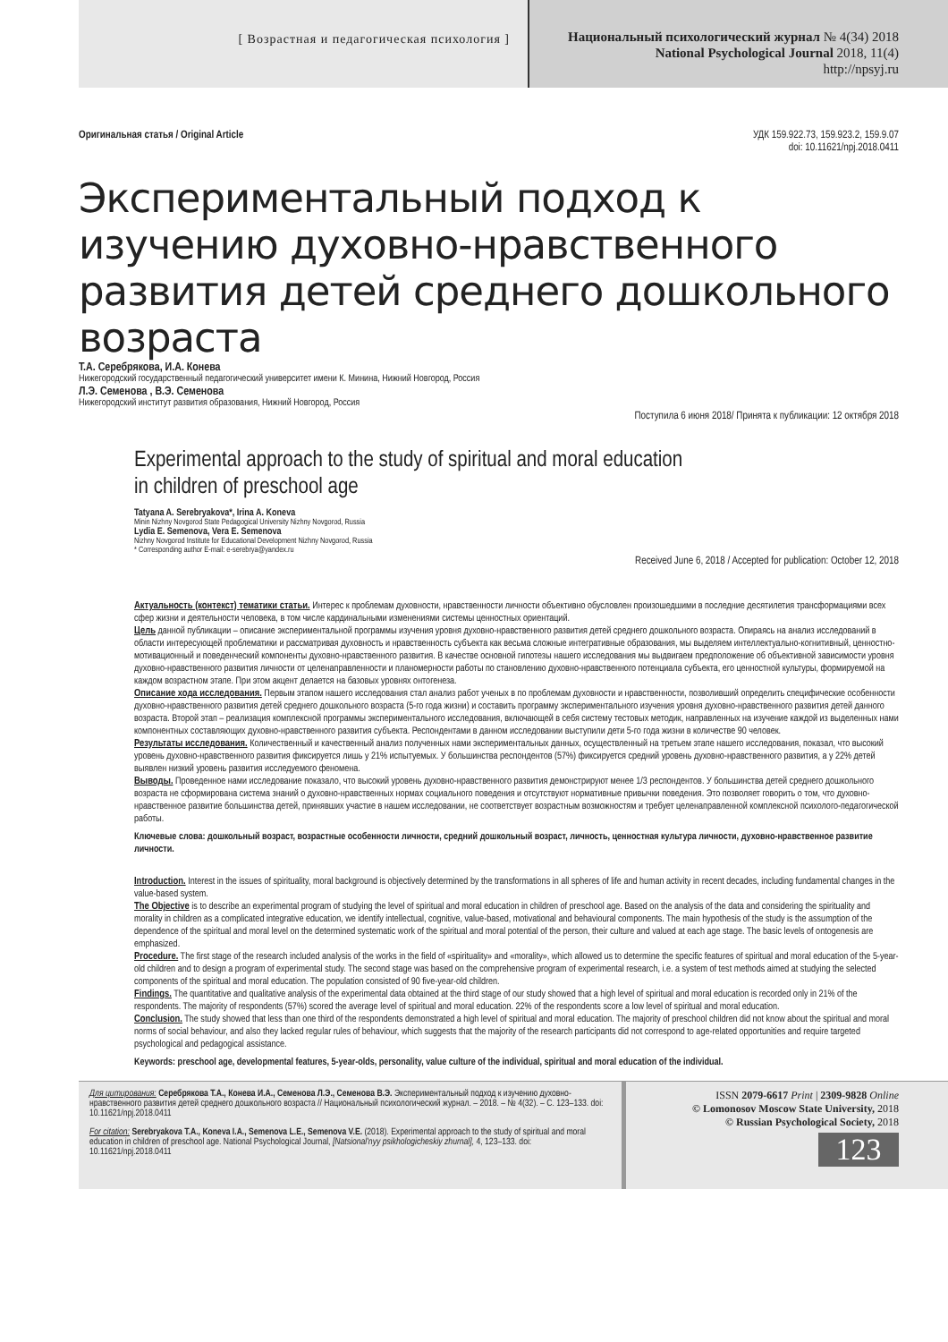[ Возрастная и педагогическая психология ]
Национальный психологический журнал № 4(34) 2018
National Psychological Journal 2018, 11(4)
http://npsyj.ru
Оригинальная статья / Original Article УДК 159.922.73, 159.923.2, 159.9.07
doi: 10.11621/npj.2018.0411
Экспериментальный подход к изучению духовно-нравственного развития детей среднего дошкольного возраста
Т.А. Серебрякова, И.А. Конева
Нижегородский государственный педагогический университет имени К. Минина, Нижний Новгород, Россия
Л.Э. Семенова , В.Э. Семенова
Нижегородский институт развития образования, Нижний Новгород, Россия
Поступила 6 июня 2018/ Принята к публикации: 12 октября 2018
Experimental approach to the study of spiritual and moral education
in children of preschool age
Tatyana A. Serebryakova*, Irina A. Koneva
Minin Nizhny Novgorod State Pedagogical University Nizhny Novgorod, Russia
Lydia E. Semenova, Vera E. Semenova
Nizhny Novgorod Institute for Educational Development Nizhny Novgorod, Russia
* Corresponding author E-mail: e-serebrya@yandex.ru
Received June 6, 2018 / Accepted for publication: October 12, 2018
Актуальность (контекст) тематики статьи. Интерес к проблемам духовности, нравственности личности объективно обусловлен произошедшими в последние десятилетия трансформациями всех сфер жизни и деятельности человека, в том числе кардинальными изменениями системы ценностных ориентаций.
Цель данной публикации – описание экспериментальной программы изучения уровня духовно-нравственного развития детей среднего дошкольного возраста. Опираясь на анализ исследований в области интересующей проблематики и рассматривая духовность и нравственность субъекта как весьма сложные интегративные образования, мы выделяем интеллектуально-когнитивный, ценностно-мотивационный и поведенческий компоненты духовно-нравственного развития. В качестве основной гипотезы нашего исследования мы выдвигаем предположение об объективной зависимости уровня духовно-нравственного развития личности от целенаправленности и планомерности работы по становлению духовно-нравственного потенциала субъекта, его ценностной культуры, формируемой на каждом возрастном этапе. При этом акцент делается на базовых уровнях онтогенеза.
Описание хода исследования. Первым этапом нашего исследования стал анализ работ ученых в по проблемам духовности и нравственности, позволивший определить специфические особенности духовно-нравственного развития детей среднего дошкольного возраста (5-го года жизни) и составить программу экспериментального изучения уровня духовно-нравственного развития детей данного возраста. Второй этап – реализация комплексной программы экспериментального исследования, включающей в себя систему тестовых методик, направленных на изучение каждой из выделенных нами компонентных составляющих духовно-нравственного развития субъекта. Респондентами в данном исследовании выступили дети 5-го года жизни в количестве 90 человек.
Результаты исследования. Количественный и качественный анализ полученных нами экспериментальных данных, осуществленный на третьем этапе нашего исследования, показал, что высокий уровень духовно-нравственного развития фиксируется лишь у 21% испытуемых. У большинства респондентов (57%) фиксируется средний уровень духовно-нравственного развития, а у 22% детей выявлен низкий уровень развития исследуемого феномена.
Выводы. Проведенное нами исследование показало, что высокий уровень духовно-нравственного развития демонстрируют менее 1/3 респондентов. У большинства детей среднего дошкольного возраста не сформирована система знаний о духовно-нравственных нормах социального поведения и отсутствуют нормативные привычки поведения. Это позволяет говорить о том, что духовно-нравственное развитие большинства детей, принявших участие в нашем исследовании, не соответствует возрастным возможностям и требует целенаправленной комплексной психолого-педагогической работы.
Ключевые слова: дошкольный возраст, возрастные особенности личности, средний дошкольный возраст, личность, ценностная культура личности, духовно-нравственное развитие личности.
Introduction. Interest in the issues of spirituality, moral background is objectively determined by the transformations in all spheres of life and human activity in recent decades, including fundamental changes in the value-based system.
The Objective is to describe an experimental program of studying the level of spiritual and moral education in children of preschool age. Based on the analysis of the data and considering the spirituality and morality in children as a complicated integrative education, we identify intellectual, cognitive, value-based, motivational and behavioural components. The main hypothesis of the study is the assumption of the dependence of the spiritual and moral level on the determined systematic work of the spiritual and moral potential of the person, their culture and valued at each age stage. The basic levels of ontogenesis are emphasized.
Procedure. The first stage of the research included analysis of the works in the field of «spirituality» and «morality», which allowed us to determine the specific features of spiritual and moral education of the 5-year-old children and to design a program of experimental study. The second stage was based on the comprehensive program of experimental research, i.e. a system of test methods aimed at studying the selected components of the spiritual and moral education. The population consisted of 90 five-year-old children.
Findings. The quantitative and qualitative analysis of the experimental data obtained at the third stage of our study showed that a high level of spiritual and moral education is recorded only in 21% of the respondents. The majority of respondents (57%) scored the average level of spiritual and moral education. 22% of the respondents score a low level of spiritual and moral education.
Conclusion. The study showed that less than one third of the respondents demonstrated a high level of spiritual and moral education. The majority of preschool children did not know about the spiritual and moral norms of social behaviour, and also they lacked regular rules of behaviour, which suggests that the majority of the research participants did not correspond to age-related opportunities and require targeted psychological and pedagogical assistance.
Keywords: preschool age, developmental features, 5-year-olds, personality, value culture of the individual, spiritual and moral education of the individual.
Для цитирования: Серебрякова Т.А., Конева И.А., Семенова Л.Э., Семенова В.Э. Экспериментальный подход к изучению духовно-нравственного развития детей среднего дошкольного возраста // Национальный психологический журнал. – 2018. – № 4(32). – С. 123–133. doi: 10.11621/npj.2018.0411
For citation: Serebryakova T.A., Koneva I.A., Semenova L.E., Semenova V.E. (2018). Experimental approach to the study of spiritual and moral education in children of preschool age. National Psychological Journal, [Natsional'nyy psikhologicheskiy zhurnal], 4, 123–133. doi: 10.11621/npj.2018.0411
ISSN 2079-6617 Print | 2309-9828 Online
© Lomonosov Moscow State University, 2018
© Russian Psychological Society, 2018
123